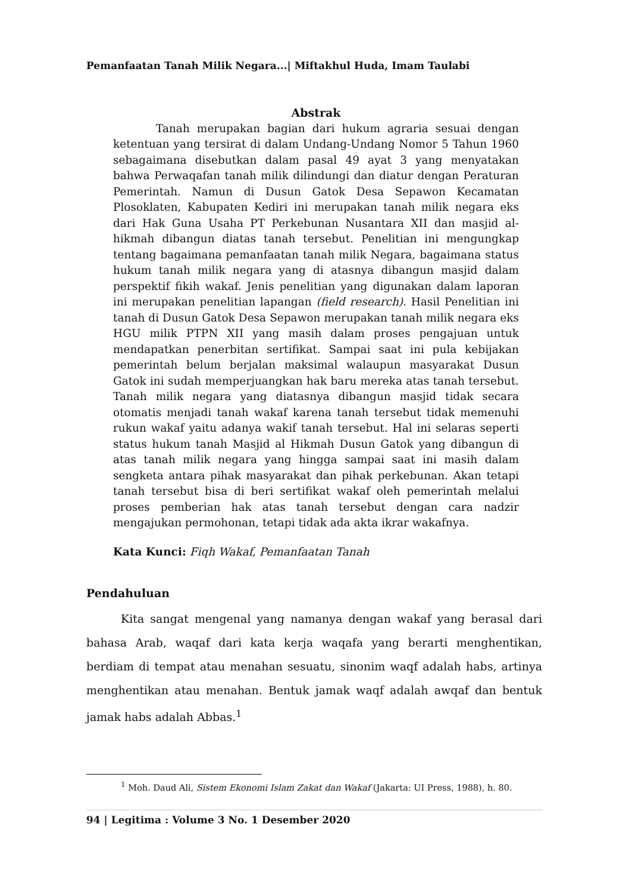Pemanfaatan Tanah Milik Negara...| Miftakhul Huda, Imam Taulabi
Abstrak
Tanah merupakan bagian dari hukum agraria sesuai dengan ketentuan yang tersirat di dalam Undang-Undang Nomor 5 Tahun 1960 sebagaimana disebutkan dalam pasal 49 ayat 3 yang menyatakan bahwa Perwaqafan tanah milik dilindungi dan diatur dengan Peraturan Pemerintah. Namun di Dusun Gatok Desa Sepawon Kecamatan Plosoklaten, Kabupaten Kediri ini merupakan tanah milik negara eks dari Hak Guna Usaha PT Perkebunan Nusantara XII dan masjid al-hikmah dibangun diatas tanah tersebut. Penelitian ini mengungkap tentang bagaimana pemanfaatan tanah milik Negara, bagaimana status hukum tanah milik negara yang di atasnya dibangun masjid dalam perspektif fikih wakaf. Jenis penelitian yang digunakan dalam laporan ini merupakan penelitian lapangan (field research). Hasil Penelitian ini tanah di Dusun Gatok Desa Sepawon merupakan tanah milik negara eks HGU milik PTPN XII yang masih dalam proses pengajuan untuk mendapatkan penerbitan sertifikat. Sampai saat ini pula kebijakan pemerintah belum berjalan maksimal walaupun masyarakat Dusun Gatok ini sudah memperjuangkan hak baru mereka atas tanah tersebut. Tanah milik negara yang diatasnya dibangun masjid tidak secara otomatis menjadi tanah wakaf karena tanah tersebut tidak memenuhi rukun wakaf yaitu adanya wakif tanah tersebut. Hal ini selaras seperti status hukum tanah Masjid al Hikmah Dusun Gatok yang dibangun di atas tanah milik negara yang hingga sampai saat ini masih dalam sengketa antara pihak masyarakat dan pihak perkebunan. Akan tetapi tanah tersebut bisa di beri sertifikat wakaf oleh pemerintah melalui proses pemberian hak atas tanah tersebut dengan cara nadzir mengajukan permohonan, tetapi tidak ada akta ikrar wakafnya.
Kata Kunci: Fiqh Wakaf, Pemanfaatan Tanah
Pendahuluan
Kita sangat mengenal yang namanya dengan wakaf yang berasal dari bahasa Arab, waqaf dari kata kerja waqafa yang berarti menghentikan, berdiam di tempat atau menahan sesuatu, sinonim waqf adalah habs, artinya menghentikan atau menahan. Bentuk jamak waqf adalah awqaf dan bentuk jamak habs adalah Abbas.<sup>1</sup>
<sup>1</sup> Moh. Daud Ali, Sistem Ekonomi Islam Zakat dan Wakaf (Jakarta: UI Press, 1988), h. 80.
94 | Legitima : Volume 3 No. 1 Desember 2020